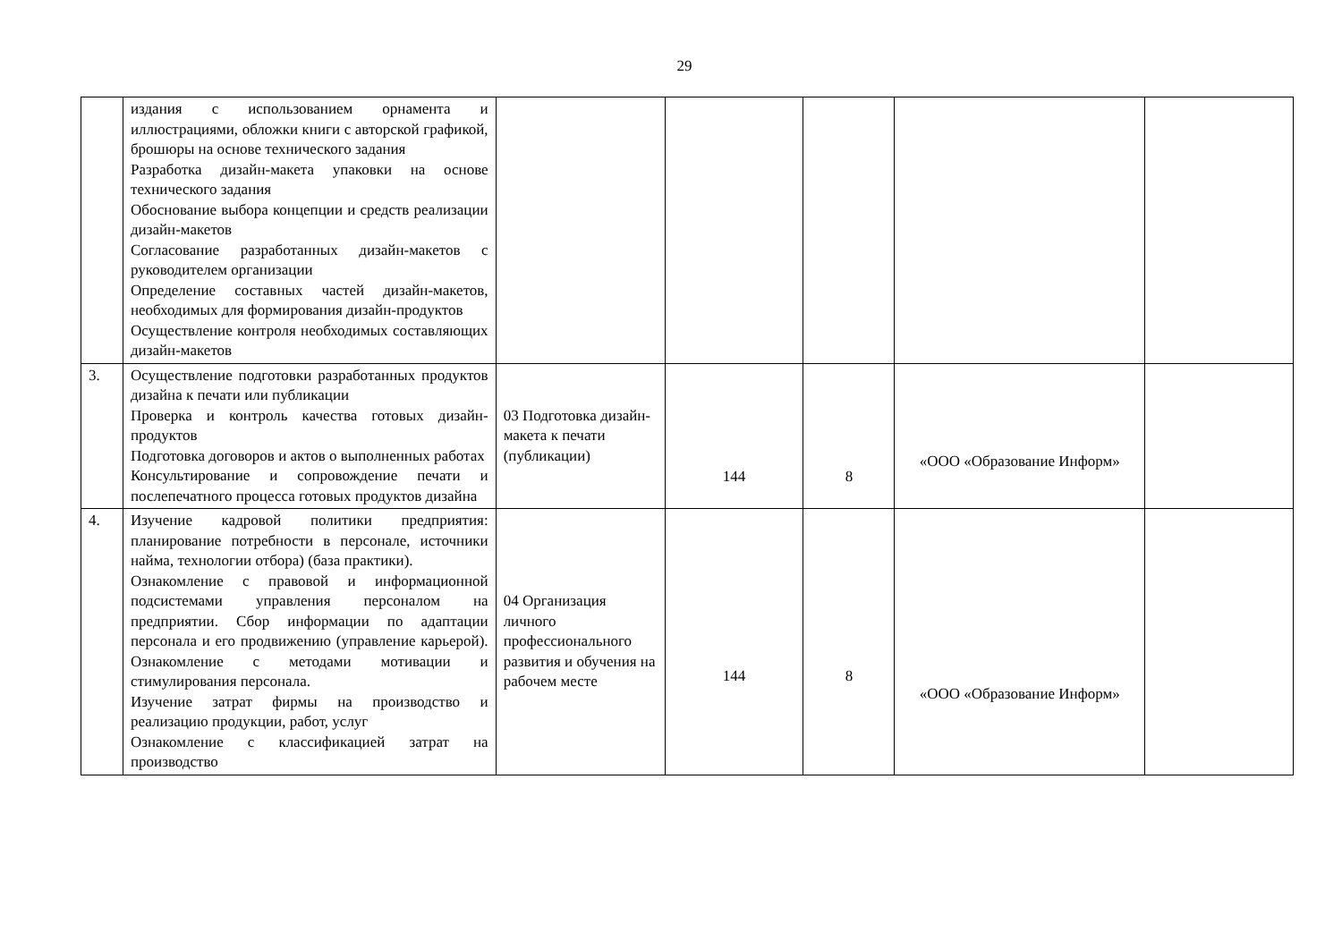29
| | издания с использованием орнамента и иллюстрациями, обложки книги с авторской графикой, брошюры на основе технического задания Разработка дизайн-макета упаковки на основе технического задания Обоснование выбора концепции и средств реализации дизайн-макетов Согласование разработанных дизайн-макетов с руководителем организации Определение составных частей дизайн-макетов, необходимых для формирования дизайн-продуктов Осуществление контроля необходимых составляющих дизайн-макетов | | | | | |
| 3. | Осуществление подготовки разработанных продуктов дизайна к печати или публикации Проверка и контроль качества готовых дизайн-продуктов Подготовка договоров и актов о выполненных работах Консультирование и сопровождение печати и послепечатного процесса готовых продуктов дизайна | 03 Подготовка дизайн-макета к печати (публикации) | 144 | 8 | «ООО «Образование Информ» | |
| 4. | Изучение кадровой политики предприятия: планирование потребности в персонале, источники найма, технологии отбора) (база практики). Ознакомление с правовой и информационной подсистемами управления персоналом на предприятии. Сбор информации по адаптации персонала и его продвижению (управление карьерой). Ознакомление с методами мотивации и стимулирования персонала. Изучение затрат фирмы на производство и реализацию продукции, работ, услуг Ознакомление с классификацией затрат на производство | 04 Организация личного профессионального развития и обучения на рабочем месте | 144 | 8 | «ООО «Образование Информ» | |